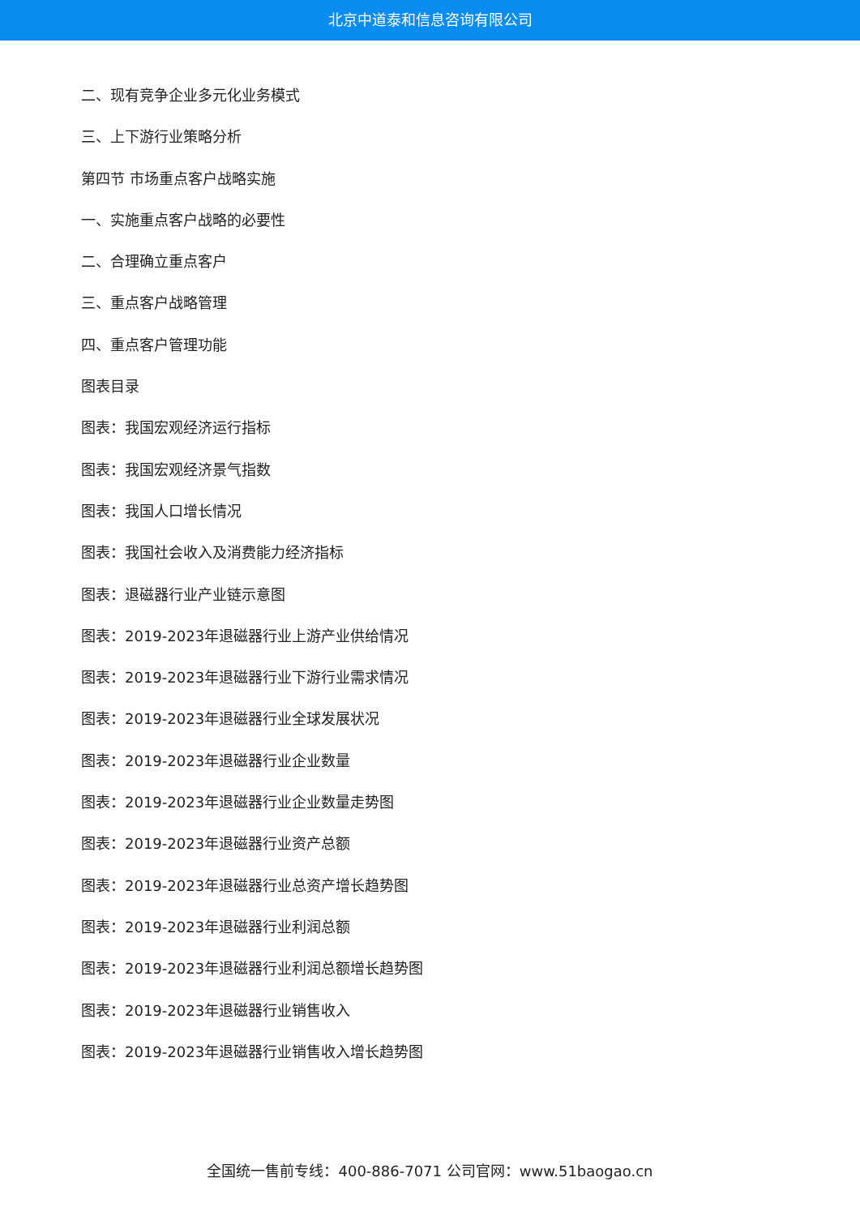北京中道泰和信息咨询有限公司
二、现有竞争企业多元化业务模式
三、上下游行业策略分析
第四节 市场重点客户战略实施
一、实施重点客户战略的必要性
二、合理确立重点客户
三、重点客户战略管理
四、重点客户管理功能
图表目录
图表：我国宏观经济运行指标
图表：我国宏观经济景气指数
图表：我国人口增长情况
图表：我国社会收入及消费能力经济指标
图表：退磁器行业产业链示意图
图表：2019-2023年退磁器行业上游产业供给情况
图表：2019-2023年退磁器行业下游行业需求情况
图表：2019-2023年退磁器行业全球发展状况
图表：2019-2023年退磁器行业企业数量
图表：2019-2023年退磁器行业企业数量走势图
图表：2019-2023年退磁器行业资产总额
图表：2019-2023年退磁器行业总资产增长趋势图
图表：2019-2023年退磁器行业利润总额
图表：2019-2023年退磁器行业利润总额增长趋势图
图表：2019-2023年退磁器行业销售收入
图表：2019-2023年退磁器行业销售收入增长趋势图
全国统一售前专线：400-886-7071 公司官网：www.51baogao.cn